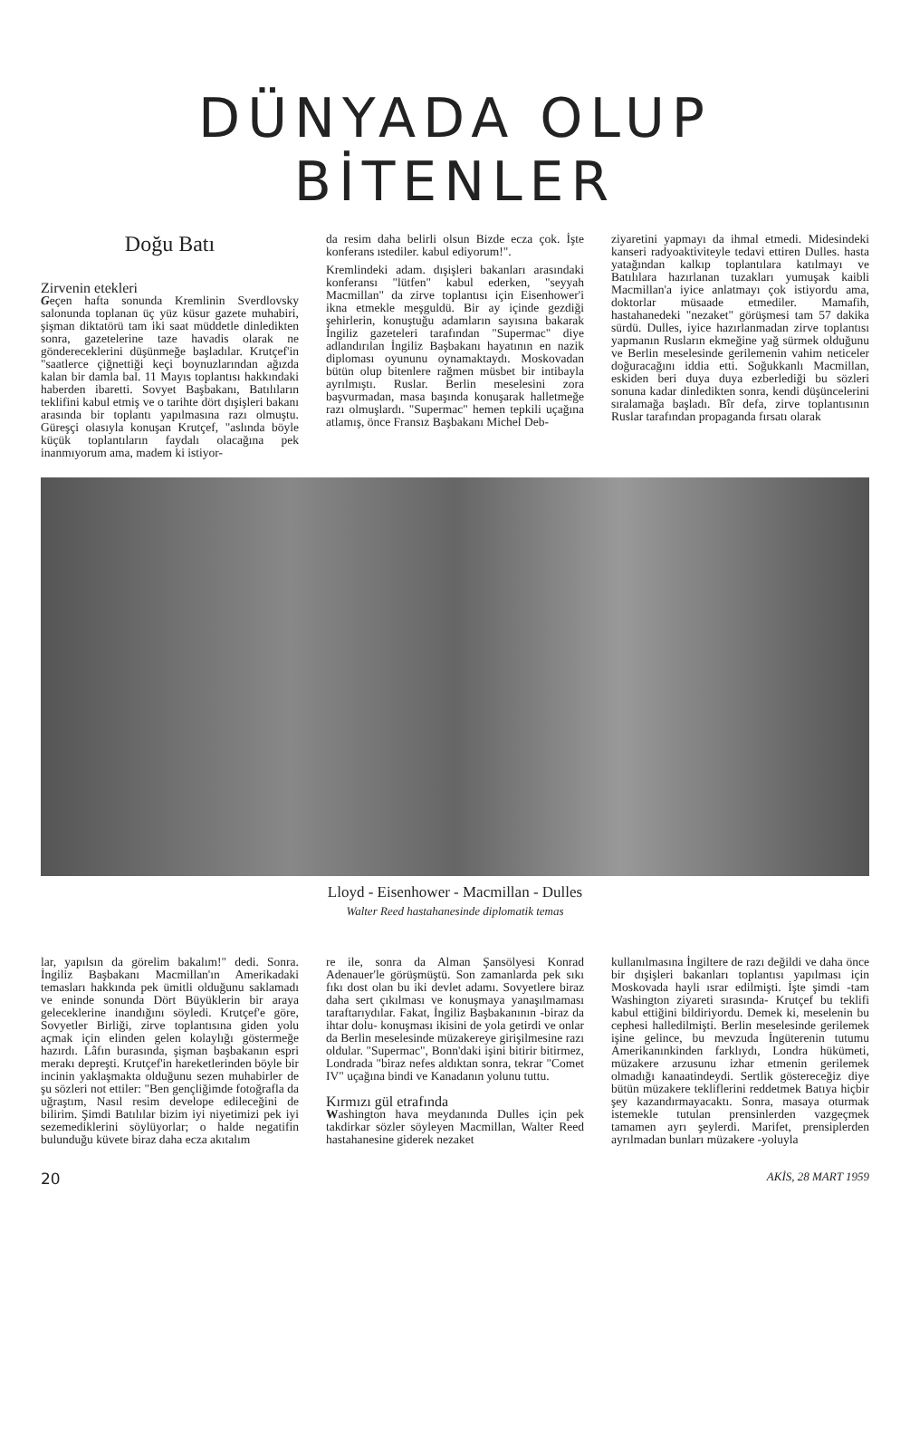DÜNYADA OLUP BİTENLER
Doğu Batı
Zirvenin etekleri
Geçen hafta sonunda Kremlinin Sverdlovsky salonunda toplanan üç yüz küsur gazete muhabiri, şişman diktatörü tam iki saat müddetle dinledikten sonra, gazetelerine taze havadis olarak ne göndereceklerini düşünmeğe başladılar. Krutçef'in "saatlerce çiğnettiği keçi boynuzlarından ağızda kalan bir damla bal. 11 Mayıs toplantısı hakkındaki haberden ibaretti. Sovyet Başbakanı, Batılıların teklifini kabul etmiş ve o tarihte dört dışişleri bakanı arasında bir toplantı yapılmasına razı olmuştu. Güreşçi olasıyla konuşan Krutçef, "aslında böyle küçük toplantıların faydalı olacağına pek inanmıyorum ama, madem ki istiyor-
da resim daha belirli olsun Bizde ecza çok. İşte konferans ıstediler. kabul ediyorum!".
Kremlindeki adam. dışişleri bakanları arasındaki konferansı "lütfen" kabul ederken, "seyyah Macmillan" da zirve toplantısı için Eisenhower'i ikna etmekle meşguldü. Bir ay içinde gezdiği şehirlerin, konuştuğu adamların sayısına bakarak İngiliz gazeteleri tarafından "Supermac" diye adlandırılan İngiliz Başbakanı hayatının en nazik diploması oyununu oynamaktaydı. Moskovadan bütün olup bitenlere rağmen müsbet bir intibayla ayrılmıştı. Ruslar. Berlin meselesini zora başvurmadan, masa başında konuşarak halletmeğe razı olmuşlardı. "Supermac" hemen tepkili uçağına atlamış, önce Fransız Başbakanı Michel Deb-
ziyaretini yapmayı da ihmal etmedi. Midesindeki kanseri radyoaktiviteyle tedavi ettiren Dulles. hasta yatağından kalkıp toplantılara katılmayı ve Batılılara hazırlanan tuzakları yumuşak kaibli Macmillan'a iyice anlatmayı çok istiyordu ama, doktorlar müsaade etmediler. Mamafih, hastahanedeki "nezaket" görüşmesi tam 57 dakika sürdü. Dulles, iyice hazırlanmadan zirve toplantısı yapmanın Rusların ekmeğine yağ sürmek olduğunu ve Berlin meselesinde gerilemenin vahim neticeler doğuracağını iddia etti. Soğukkanlı Macmillan, eskiden beri duya duya ezberlediği bu sözleri sonuna kadar dinledikten sonra, kendi düşüncelerini sıralamağa başladı. Bîr defa, zirve toplantısının Ruslar tarafından propaganda fırsatı olarak
Lloyd - Eisenhower - Macmillan - Dulles
Walter Reed hastahanesinde diplomatik temas
lar, yapılsın da görelim bakalım!" dedi. Sonra. İngiliz Başbakanı Macmillan'ın Amerikadaki temasları hakkında pek ümitli olduğunu saklamadı ve eninde sonunda Dört Büyüklerin bir araya geleceklerine inandığını söyledi. Krutçef'e göre, Sovyetler Birliği, zirve toplantısına giden yolu açmak için elinden gelen kolaylığı göstermeğe hazırdı. Lâfın burasında, şişman başbakanın espri merakı depreşti. Krutçef'in hareketlerinden böyle bir incinin yaklaşmakta olduğunu sezen muhabirler de şu sözleri not ettiler: "Ben gençliğimde fotoğrafla da uğraştım, Nasıl resim develope edileceğini de bilirim. Şimdi Batılılar bizim iyi niyetimizi pek iyi sezemediklerini söylüyorlar; o halde negatifin bulunduğu küvete biraz daha ecza akıtalım
re ile, sonra da Alman Şansölyesi Konrad Adenauer'le görüşmüştü. Son zamanlarda pek sıkı fıkı dost olan bu iki devlet adamı. Sovyetlere biraz daha sert çıkılması ve konuşmaya yanaşılmaması taraftarıydılar. Fakat, İngiliz Başbakanının -biraz da ihtar dolu- konuşması ikisini de yola getirdi ve onlar da Berlin meselesinde müzakereye girişilmesine razı oldular. "Supermac", Bonn'daki işini bitirir bitirmez, Londrada "biraz nefes aldıktan sonra, tekrar "Comet IV" uçağına bindi ve Kanadanın yolunu tuttu.
Kırmızı gül etrafında
Washington hava meydanında Dulles için pek takdirkar sözler söyleyen Macmillan, Walter Reed hastahanesine giderek nezaket
kullanılmasına İngiltere de razı değildi ve daha önce bir dışişleri bakanları toplantısı yapılması için Moskovada hayli ısrar edilmişti. İşte şimdi -tam Washington ziyareti sırasında- Krutçef bu teklifi kabul ettiğini bildiriyordu. Demek ki, meselenin bu cephesi halledilmişti. Berlin meselesinde gerilemek işine gelince, bu mevzuda İngüterenin tutumu Amerikanınkinden farklıydı, Londra hükümeti, müzakere arzusunu izhar etmenin gerilemek olmadığı kanaatindeydi. Sertlik göstereceğiz diye bütün müzakere tekliflerini reddetmek Batıya hiçbir şey kazandırmayacaktı. Sonra, masaya oturmak istemekle tutulan prensinlerden vazgeçmek tamamen ayrı şeylerdi. Marifet, prensiplerden ayrılmadan bunları müzakere -yoluyla
20 AKİS, 28 MART 1959